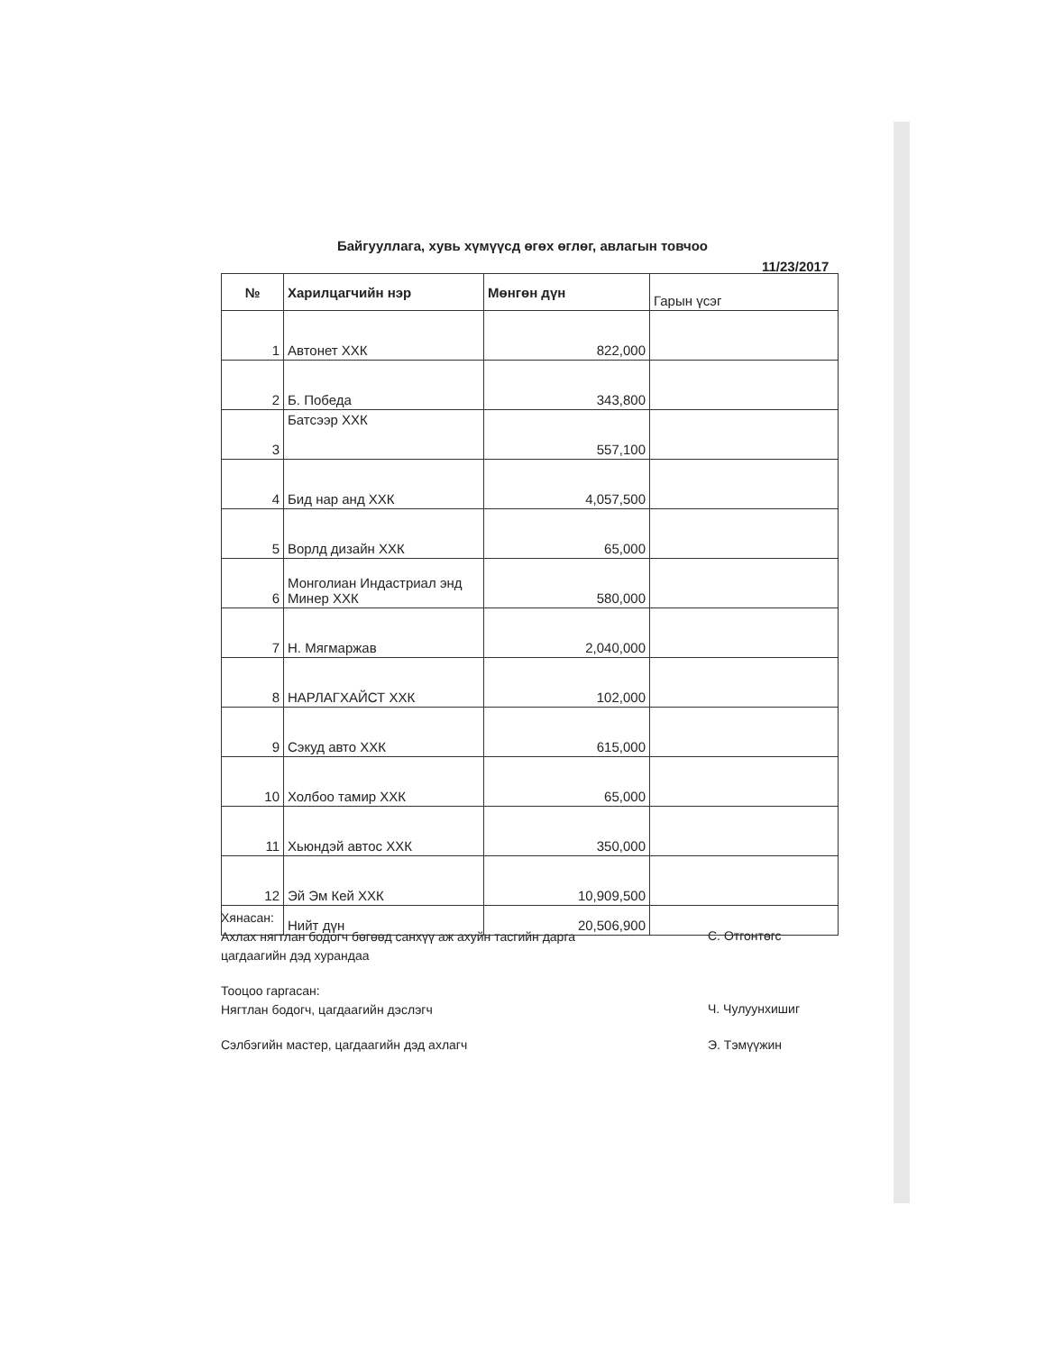Байгууллага, хувь хүмүүсд өгөх өглөг, авлагын товчоо
11/23/2017
| № | Харилцагчийн нэр | Мөнгөн дүн | Гарын үсэг |
| --- | --- | --- | --- |
| 1 | Автонет ХХК | 822,000 | |
| 2 | Б. Победа | 343,800 | |
| 3 | Батсээр ХХК | 557,100 | |
| 4 | Бид нар анд ХХК | 4,057,500 | |
| 5 | Ворлд дизайн ХХК | 65,000 | |
| 6 | Монголиан Индастриал энд Минер ХХК | 580,000 | |
| 7 | Н. Мягмаржав | 2,040,000 | |
| 8 | НАРЛАГХАЙСТ ХХК | 102,000 | |
| 9 | Сэкуд авто ХХК | 615,000 | |
| 10 | Холбоо тамир ХХК | 65,000 | |
| 11 | Хьюндэй автос ХХК | 350,000 | |
| 12 | Эй Эм Кей ХХК | 10,909,500 | |
| | Нийт дүн | 20,506,900 | |
Хянасан:
Ахлах нягтлан бодогч бөгөөд санхүү аж ахуйн тасгийн дарга
цагдаагийн дэд хурандаа
С. Отгонтөгс
Тооцоо гаргасан:
Нягтлан бодогч, цагдаагийн дэслэгч
Ч. Чулуунхишиг
Сэлбэгийн мастер, цагдаагийн дэд ахлагч
Э. Тэмүүжин